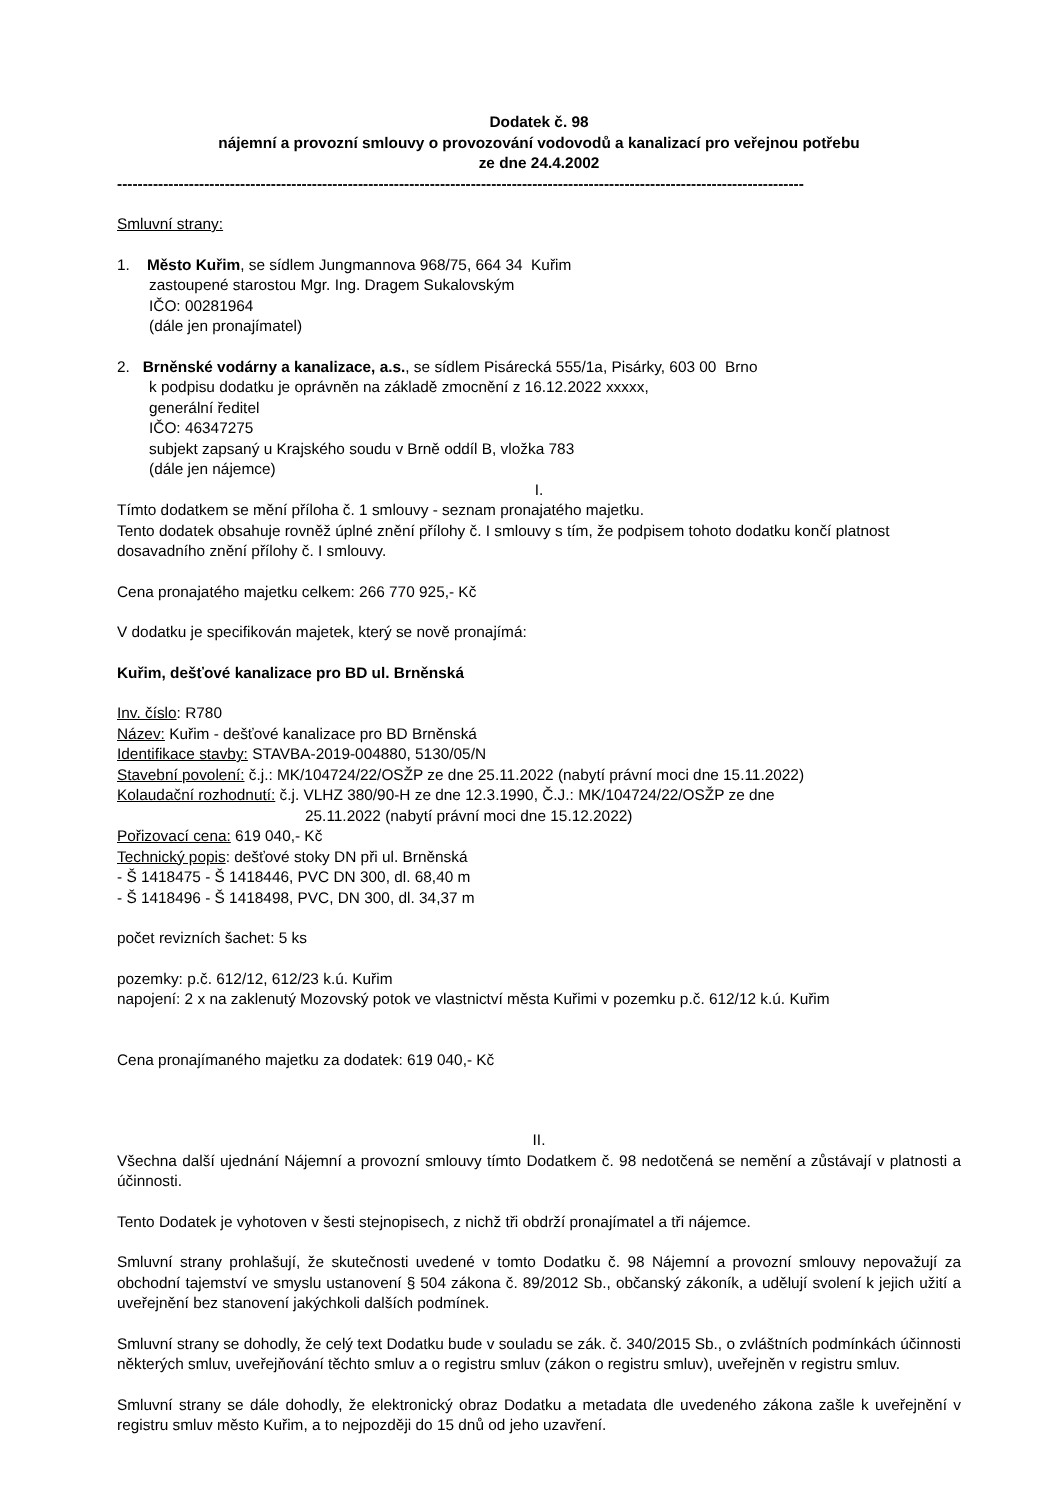Dodatek č. 98
nájemní a provozní smlouvy o provozování vodovodů a kanalizací pro veřejnou potřebu
ze dne 24.4.2002
--------------------------------------------------------------------------------------------------------------------------------------
Smluvní strany:
1. Město Kuřim, se sídlem Jungmannova 968/75, 664 34 Kuřim
zastoupené starostou Mgr. Ing. Dragem Sukalovským
IČO: 00281964
(dále jen pronajímatel)
2. Brněnské vodárny a kanalizace, a.s., se sídlem Pisárecká 555/1a, Pisárky, 603 00 Brno
k podpisu dodatku je oprávněn na základě zmocnění z 16.12.2022 xxxxx,
generální ředitel
IČO: 46347275
subjekt zapsaný u Krajského soudu v Brně oddíl B, vložka 783
(dále jen nájemce)
I.
Tímto dodatkem se mění příloha č. 1 smlouvy - seznam pronajatého majetku.
Tento dodatek obsahuje rovněž úplné znění přílohy č. I smlouvy s tím, že podpisem tohoto dodatku končí platnost dosavadního znění přílohy č. I smlouvy.
Cena pronajatého majetku celkem: 266 770 925,- Kč
V dodatku je specifikován majetek, který se nově pronajímá:
Kuřim, dešťové kanalizace pro BD ul. Brněnská
Inv. číslo: R780
Název: Kuřim - dešťové kanalizace pro BD Brněnská
Identifikace stavby: STAVBA-2019-004880, 5130/05/N
Stavební povolení: č.j.: MK/104724/22/OSŽP ze dne 25.11.2022 (nabytí právní moci dne 15.11.2022)
Kolaudační rozhodnutí: č.j. VLHZ 380/90-H ze dne 12.3.1990, Č.J.: MK/104724/22/OSŽP ze dne
25.11.2022 (nabytí právní moci dne 15.12.2022)
Pořizovací cena: 619 040,- Kč
Technický popis: dešťové stoky DN při ul. Brněnská
- Š 1418475 - Š 1418446, PVC DN 300, dl. 68,40 m
- Š 1418496 - Š 1418498, PVC, DN 300, dl. 34,37 m
počet revizních šachet: 5 ks
pozemky: p.č. 612/12, 612/23 k.ú. Kuřim
napojení: 2 x na zaklenutý Mozovský potok ve vlastnictví města Kuřimi v pozemku p.č. 612/12 k.ú. Kuřim
Cena pronajímaného majetku za dodatek: 619 040,- Kč
II.
Všechna další ujednání Nájemní a provozní smlouvy tímto Dodatkem č. 98 nedotčená se nemění a zůstávají v platnosti a účinnosti.
Tento Dodatek je vyhotoven v šesti stejnopisech, z nichž tři obdrží pronajímatel a tři nájemce.
Smluvní strany prohlašují, že skutečnosti uvedené v tomto Dodatku č. 98 Nájemní a provozní smlouvy nepovažují za obchodní tajemství ve smyslu ustanovení § 504 zákona č. 89/2012 Sb., občanský zákoník, a udělují svolení k jejich užití a uveřejnění bez stanovení jakýchkoli dalších podmínek.
Smluvní strany se dohodly, že celý text Dodatku bude v souladu se zák. č. 340/2015 Sb., o zvláštních podmínkách účinnosti některých smluv, uveřejňování těchto smluv a o registru smluv (zákon o registru smluv), uveřejněn v registru smluv.
Smluvní strany se dále dohodly, že elektronický obraz Dodatku a metadata dle uvedeného zákona zašle k uveřejnění v registru smluv město Kuřim, a to nejpozději do 15 dnů od jeho uzavření.